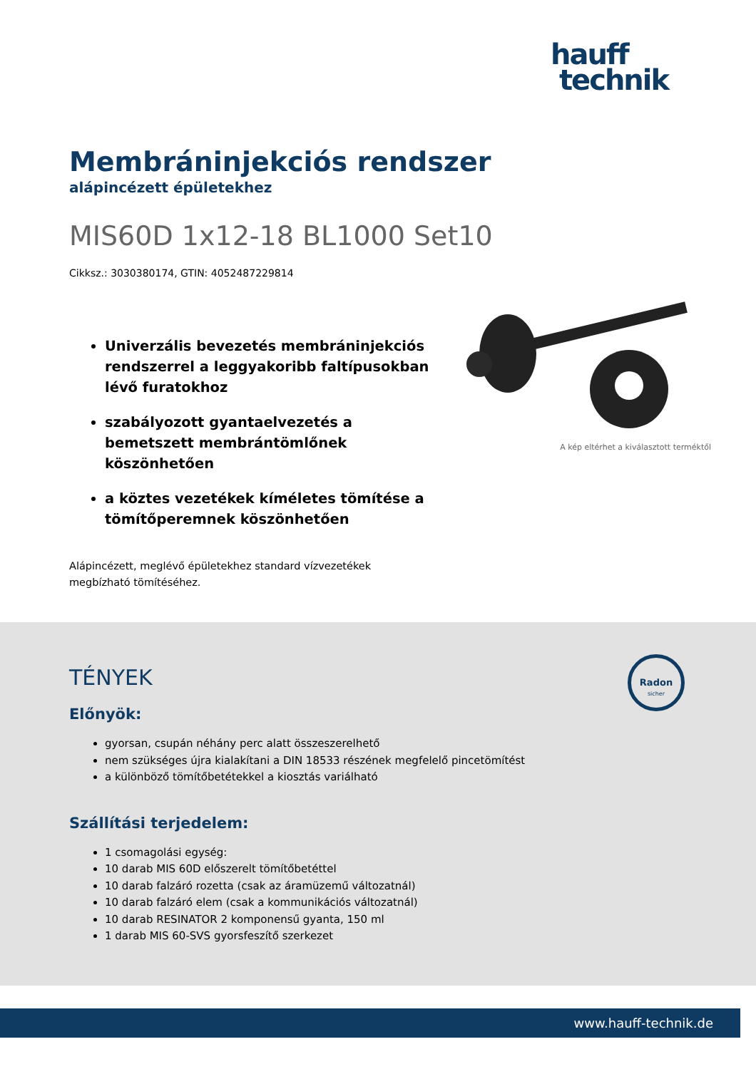hauff
technik
Membráninjekciós rendszer
alápincézett épületekhez
MIS60D 1x12-18 BL1000 Set10
Cikksz.: 3030380174, GTIN: 4052487229814
Univerzális bevezetés membráninjekciós rendszerrel a leggyakoribb faltípusokban lévő furatokhoz
szabályozott gyantaelvezetés a bemetszett membrántömlőnek köszönhetően
a köztes vezetékek kíméletes tömítése a tömítőperemnek köszönhetően
A kép eltérhet a kiválasztott terméktől
Alápincézett, meglévő épületekhez standard vízvezetékek megbízható tömítéséhez.
Radon
sicher
TÉNYEK
Előnyök:
gyorsan, csupán néhány perc alatt összeszerelhető
nem szükséges újra kialakítani a DIN 18533 részének megfelelő pincetömítést
a különböző tömítőbetétekkel a kiosztás variálható
Szállítási terjedelem:
1 csomagolási egység:
10 darab MIS 60D előszerelt tömítőbetéttel
10 darab falzáró rozetta (csak az áramüzemű változatnál)
10 darab falzáró elem (csak a kommunikációs változatnál)
10 darab RESINATOR 2 komponensű gyanta, 150 ml
1 darab MIS 60-SVS gyorsfeszítő szerkezet
www.hauff-technik.de